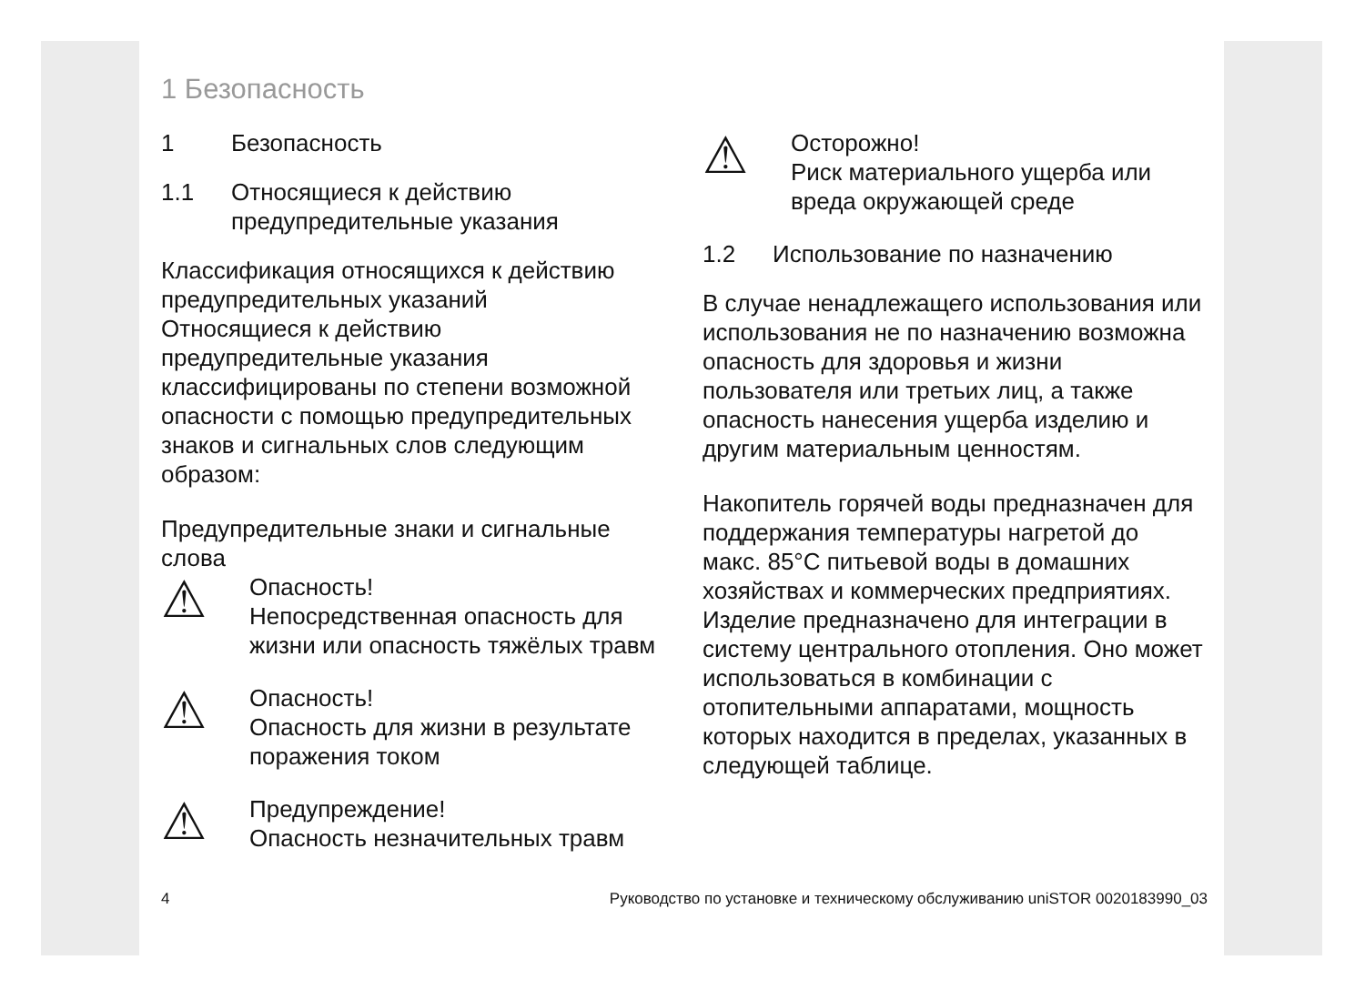1 Безопасность
1 Безопасность
1.1 Относящиеся к действию предупредительные указания
Классификация относящихся к действию предупредительных указаний
Относящиеся к действию предупредительные указания классифицированы по степени возможной опасности с помощью предупредительных знаков и сигнальных слов следующим образом:
Предупредительные знаки и сигнальные слова
⚠
Опасность!
Непосредственная опасность для жизни или опасность тяжёлых травм
⚠
Опасность!
Опасность для жизни в результате поражения током
⚠
Предупреждение!
Опасность незначительных травм
⚠
Осторожно!
Риск материального ущерба или вреда окружающей среде
1.2 Использование по назначению
В случае ненадлежащего использования или использования не по назначению возможна опасность для здоровья и жизни пользователя или третьих лиц, а также опасность нанесения ущерба изделию и другим материальным ценностям.
Накопитель горячей воды предназначен для поддержания температуры нагретой до макс. 85°C питьевой воды в домашних хозяйствах и коммерческих предприятиях. Изделие предназначено для интеграции в систему центрального отопления. Оно может использоваться в комбинации с отопительными аппаратами, мощность которых находится в пределах, указанных в следующей таблице.
4 Руководство по установке и техническому обслуживанию uniSTOR 0020183990_03